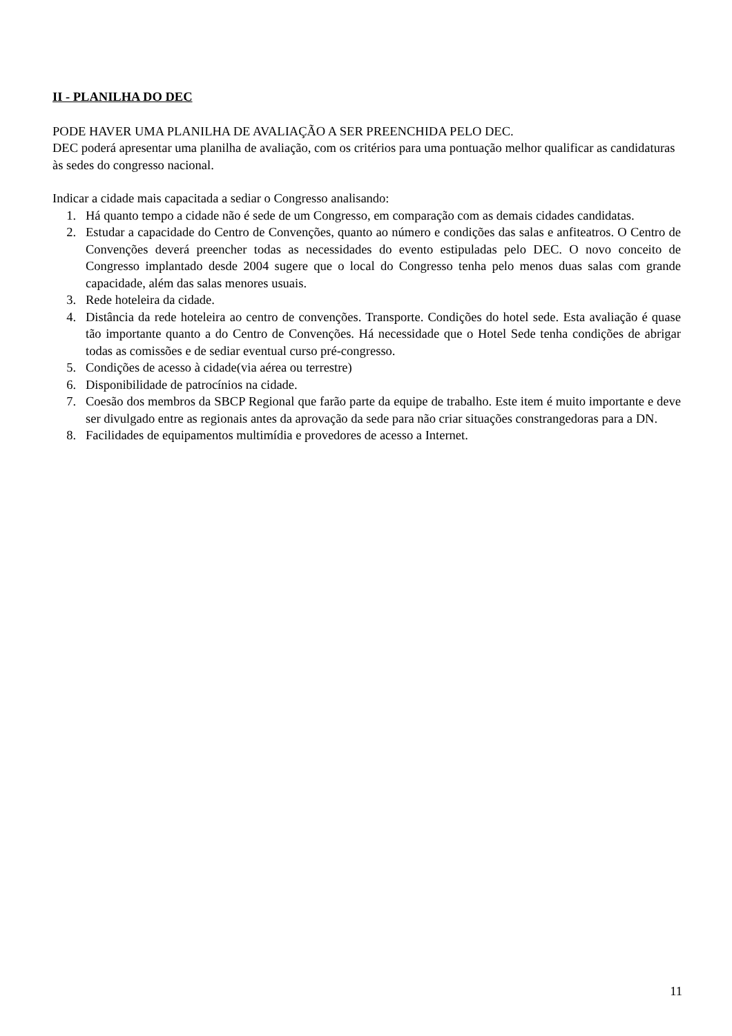II - PLANILHA DO DEC
PODE HAVER UMA PLANILHA DE AVALIAÇÃO A SER PREENCHIDA PELO DEC.
DEC poderá apresentar uma planilha de avaliação, com os critérios para uma pontuação melhor qualificar as candidaturas às sedes do congresso nacional.
Indicar a cidade mais capacitada a sediar o Congresso analisando:
1. Há quanto tempo a cidade não é sede de um Congresso, em comparação com as demais cidades candidatas.
2. Estudar a capacidade do Centro de Convenções, quanto ao número e condições das salas e anfiteatros. O Centro de Convenções deverá preencher todas as necessidades do evento estipuladas pelo DEC. O novo conceito de Congresso implantado desde 2004 sugere que o local do Congresso tenha pelo menos duas salas com grande capacidade, além das salas menores usuais.
3. Rede hoteleira da cidade.
4. Distância da rede hoteleira ao centro de convenções. Transporte. Condições do hotel sede. Esta avaliação é quase tão importante quanto a do Centro de Convenções. Há necessidade que o Hotel Sede tenha condições de abrigar todas as comissões e de sediar eventual curso pré-congresso.
5. Condições de acesso à cidade(via aérea ou terrestre)
6. Disponibilidade de patrocínios na cidade.
7. Coesão dos membros da SBCP Regional que farão parte da equipe de trabalho. Este item é muito importante e deve ser divulgado entre as regionais antes da aprovação da sede para não criar situações constrangedoras para a DN.
8. Facilidades de equipamentos multimídia e provedores de acesso a Internet.
11